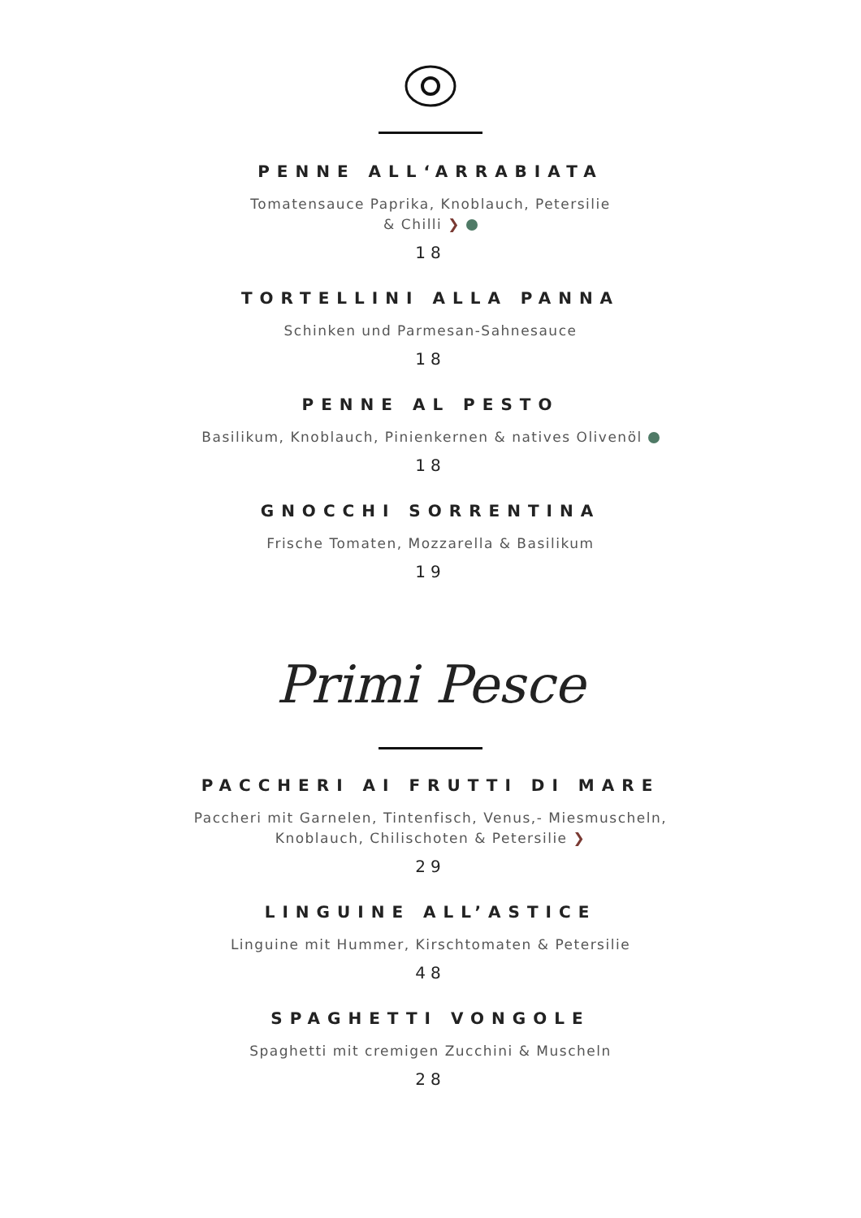PENNE ALL‘ARRABIATA
Tomatensauce Paprika, Knoblauch, Petersilie
& Chilli ❯
18
TORTELLINI ALLA PANNA
Schinken und Parmesan-Sahnesauce
18
PENNE AL PESTO
Basilikum, Knoblauch, Pinienkernen & natives Olivenöl
18
GNOCCHI SORRENTINA
Frische Tomaten, Mozzarella & Basilikum
19
Primi Pesce
PACCHERI AI FRUTTI DI MARE
Paccheri mit Garnelen, Tintenfisch, Venus,- Miesmuscheln,
Knoblauch, Chilischoten & Petersilie ❯
29
LINGUINE ALL’ASTICE
Linguine mit Hummer, Kirschtomaten & Petersilie
48
SPAGHETTI VONGOLE
Spaghetti mit cremigen Zucchini & Muscheln
28